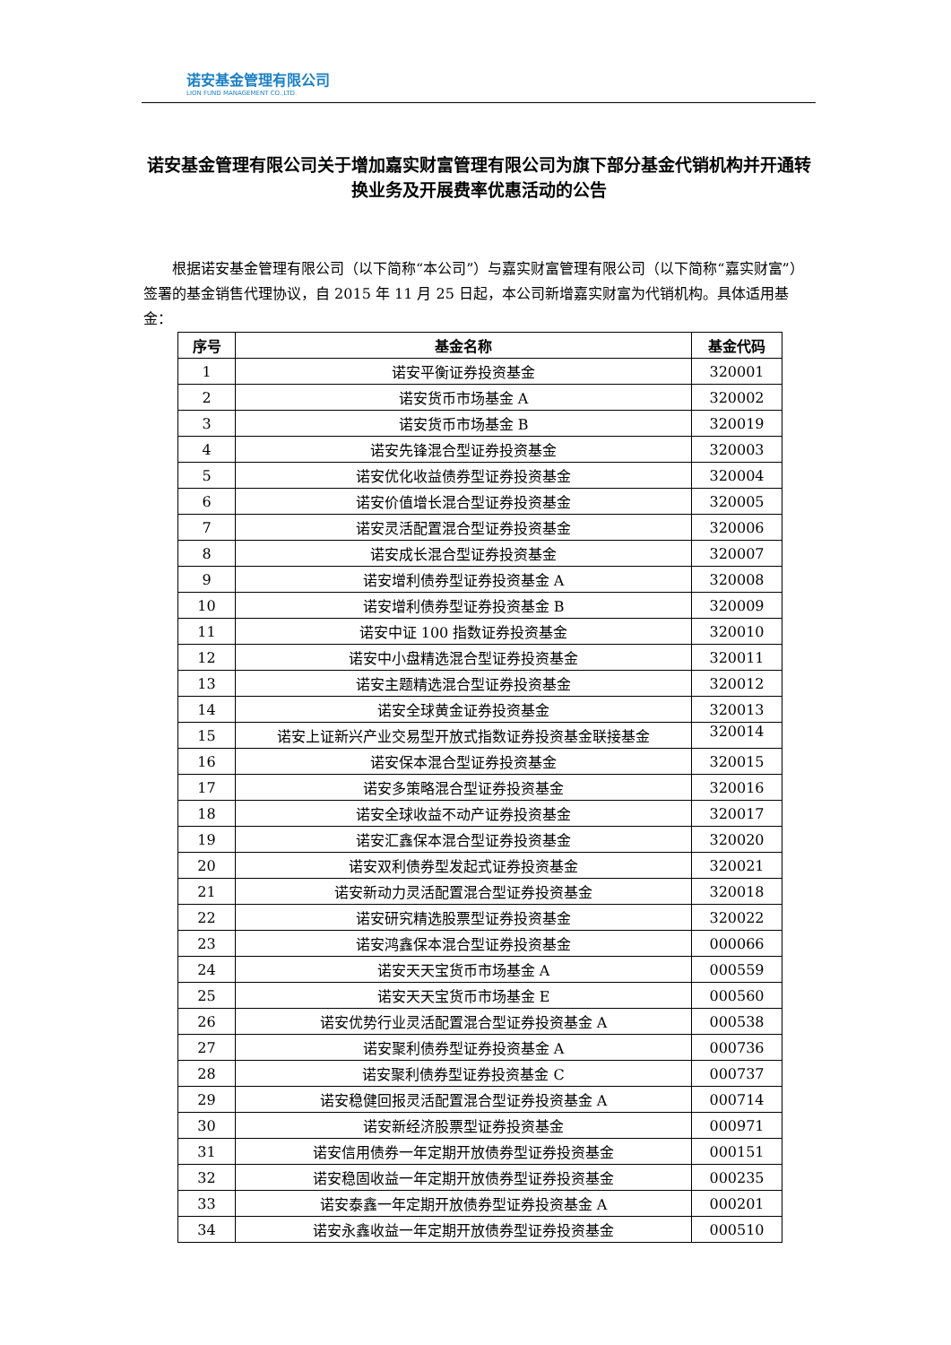诺安基金管理有限公司
LION FUND MANAGEMENT CO.,LTD.
诺安基金管理有限公司关于增加嘉实财富管理有限公司为旗下部分基金代销机构并开通转换业务及开展费率优惠活动的公告
根据诺安基金管理有限公司（以下简称“本公司”）与嘉实财富管理有限公司（以下简称“嘉实财富”）签署的基金销售代理协议，自 2015 年 11 月 25 日起，本公司新增嘉实财富为代销机构。具体适用基金：
| 序号 | 基金名称 | 基金代码 |
| --- | --- | --- |
| 1 | 诺安平衡证券投资基金 | 320001 |
| 2 | 诺安货币市场基金 A | 320002 |
| 3 | 诺安货币市场基金 B | 320019 |
| 4 | 诺安先锋混合型证券投资基金 | 320003 |
| 5 | 诺安优化收益债券型证券投资基金 | 320004 |
| 6 | 诺安价值增长混合型证券投资基金 | 320005 |
| 7 | 诺安灵活配置混合型证券投资基金 | 320006 |
| 8 | 诺安成长混合型证券投资基金 | 320007 |
| 9 | 诺安增利债券型证券投资基金 A | 320008 |
| 10 | 诺安增利债券型证券投资基金 B | 320009 |
| 11 | 诺安中证 100 指数证券投资基金 | 320010 |
| 12 | 诺安中小盘精选混合型证券投资基金 | 320011 |
| 13 | 诺安主题精选混合型证券投资基金 | 320012 |
| 14 | 诺安全球黄金证券投资基金 | 320013 |
| 15 | 诺安上证新兴产业交易型开放式指数证券投资基金联接基金 | 320014 |
| 16 | 诺安保本混合型证券投资基金 | 320015 |
| 17 | 诺安多策略混合型证券投资基金 | 320016 |
| 18 | 诺安全球收益不动产证券投资基金 | 320017 |
| 19 | 诺安汇鑫保本混合型证券投资基金 | 320020 |
| 20 | 诺安双利债券型发起式证券投资基金 | 320021 |
| 21 | 诺安新动力灵活配置混合型证券投资基金 | 320018 |
| 22 | 诺安研究精选股票型证券投资基金 | 320022 |
| 23 | 诺安鸿鑫保本混合型证券投资基金 | 000066 |
| 24 | 诺安天天宝货币市场基金 A | 000559 |
| 25 | 诺安天天宝货币市场基金 E | 000560 |
| 26 | 诺安优势行业灵活配置混合型证券投资基金 A | 000538 |
| 27 | 诺安聚利债券型证券投资基金 A | 000736 |
| 28 | 诺安聚利债券型证券投资基金 C | 000737 |
| 29 | 诺安稳健回报灵活配置混合型证券投资基金 A | 000714 |
| 30 | 诺安新经济股票型证券投资基金 | 000971 |
| 31 | 诺安信用债券一年定期开放债券型证券投资基金 | 000151 |
| 32 | 诺安稳固收益一年定期开放债券型证券投资基金 | 000235 |
| 33 | 诺安泰鑫一年定期开放债券型证券投资基金 A | 000201 |
| 34 | 诺安永鑫收益一年定期开放债券型证券投资基金 | 000510 |